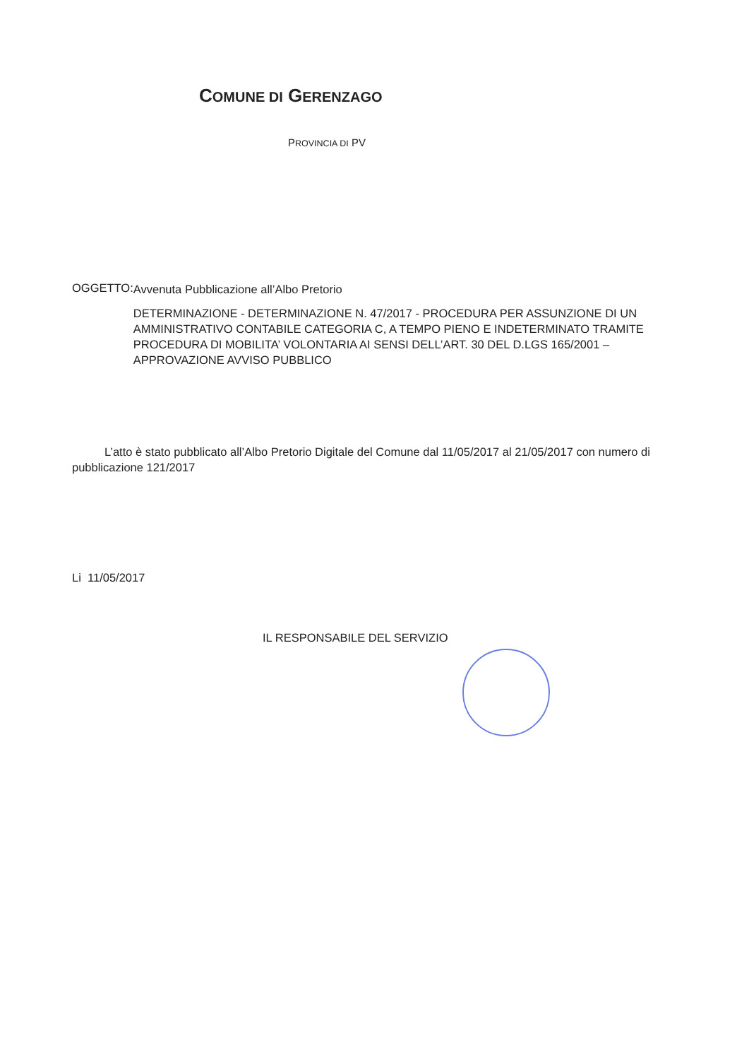COMUNE DI GERENZAGO
PROVINCIA DI PV
OGGETTO:
Avvenuta Pubblicazione all’Albo Pretorio
DETERMINAZIONE - DETERMINAZIONE N. 47/2017 - PROCEDURA PER ASSUNZIONE DI UN AMMINISTRATIVO CONTABILE CATEGORIA C, A TEMPO PIENO E INDETERMINATO TRAMITE PROCEDURA DI MOBILITA’ VOLONTARIA AI SENSI DELL’ART. 30 DEL D.LGS 165/2001 – APPROVAZIONE AVVISO PUBBLICO
L’atto è stato pubblicato all’Albo Pretorio Digitale del Comune dal 11/05/2017 al 21/05/2017 con numero di pubblicazione 121/2017
Li 11/05/2017
IL RESPONSABILE DEL SERVIZIO